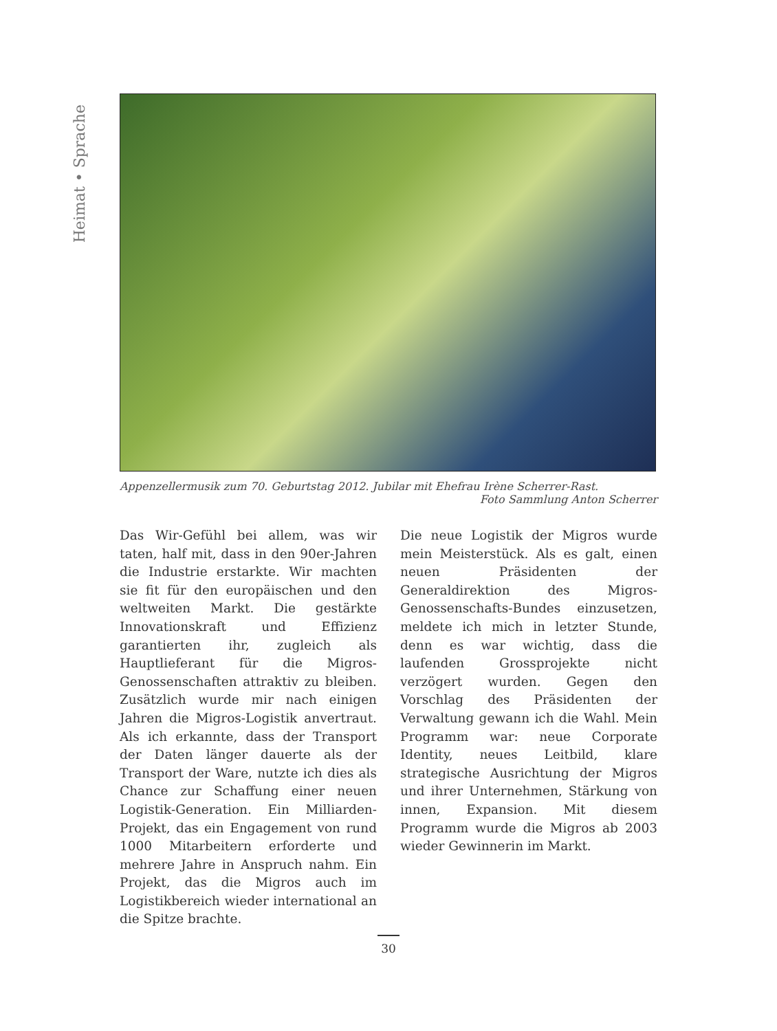Heimat • Sprache
Appenzellermusik zum 70. Geburtstag 2012. Jubilar mit Ehefrau Irène Scherrer-Rast.
Foto Sammlung Anton Scherrer
Das Wir-Gefühl bei allem, was wir taten, half mit, dass in den 90er-Jahren die Industrie erstarkte. Wir machten sie fit für den europäischen und den weltweiten Markt. Die gestärkte Innovationskraft und Effizienz garantierten ihr, zugleich als Hauptlieferant für die Migros-Genossenschaften attraktiv zu bleiben. Zusätzlich wurde mir nach einigen Jahren die Migros-Logistik anvertraut. Als ich erkannte, dass der Transport der Daten länger dauerte als der Transport der Ware, nutzte ich dies als Chance zur Schaffung einer neuen Logistik-Generation. Ein Milliarden-Projekt, das ein Engagement von rund 1000 Mitarbeitern erforderte und mehrere Jahre in Anspruch nahm. Ein Projekt, das die Migros auch im Logistikbereich wieder international an die Spitze brachte.
Die neue Logistik der Migros wurde mein Meisterstück. Als es galt, einen neuen Präsidenten der Generaldirektion des Migros-Genossenschafts-Bundes einzusetzen, meldete ich mich in letzter Stunde, denn es war wichtig, dass die laufenden Grossprojekte nicht verzögert wurden. Gegen den Vorschlag des Präsidenten der Verwaltung gewann ich die Wahl. Mein Programm war: neue Corporate Identity, neues Leitbild, klare strategische Ausrichtung der Migros und ihrer Unternehmen, Stärkung von innen, Expansion. Mit diesem Programm wurde die Migros ab 2003 wieder Gewinnerin im Markt.
30